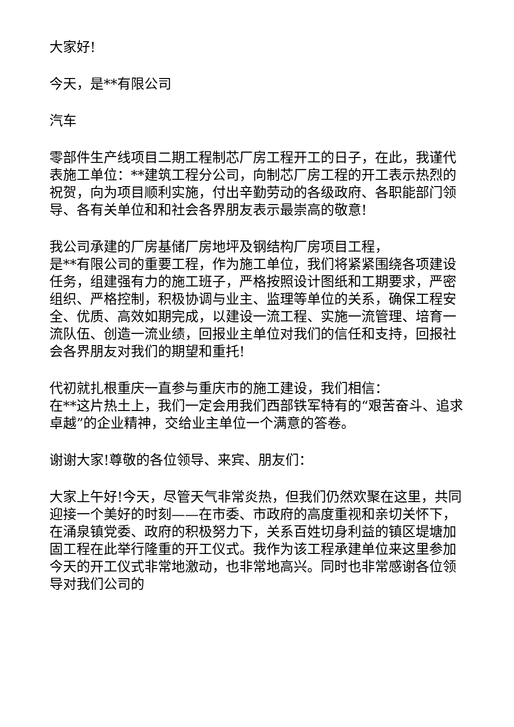大家好!
今天，是**有限公司
汽车
零部件生产线项目二期工程制芯厂房工程开工的日子，在此，我谨代表施工单位：**建筑工程分公司，向制芯厂房工程的开工表示热烈的祝贺，向为项目顺利实施，付出辛勤劳动的各级政府、各职能部门领导、各有关单位和和社会各界朋友表示最崇高的敬意!
我公司承建的厂房基储厂房地坪及钢结构厂房项目工程，
是**有限公司的重要工程，作为施工单位，我们将紧紧围绕各项建设任务，组建强有力的施工班子，严格按照设计图纸和工期要求，严密组织、严格控制，积极协调与业主、监理等单位的关系，确保工程安全、优质、高效如期完成，以建设一流工程、实施一流管理、培育一流队伍、创造一流业绩，回报业主单位对我们的信任和支持，回报社会各界朋友对我们的期望和重托!
代初就扎根重庆一直参与重庆市的施工建设，我们相信：
在**这片热土上，我们一定会用我们西部铁军特有的“艰苦奋斗、追求卓越”的企业精神，交给业主单位一个满意的答卷。
谢谢大家!尊敬的各位领导、来宾、朋友们：
大家上午好!今天，尽管天气非常炎热，但我们仍然欢聚在这里，共同迎接一个美好的时刻——在市委、市政府的高度重视和亲切关怀下，在涌泉镇党委、政府的积极努力下，关系百姓切身利益的镇区堤塘加固工程在此举行隆重的开工仪式。我作为该工程承建单位来这里参加今天的开工仪式非常地激动，也非常地高兴。同时也非常感谢各位领导对我们公司的